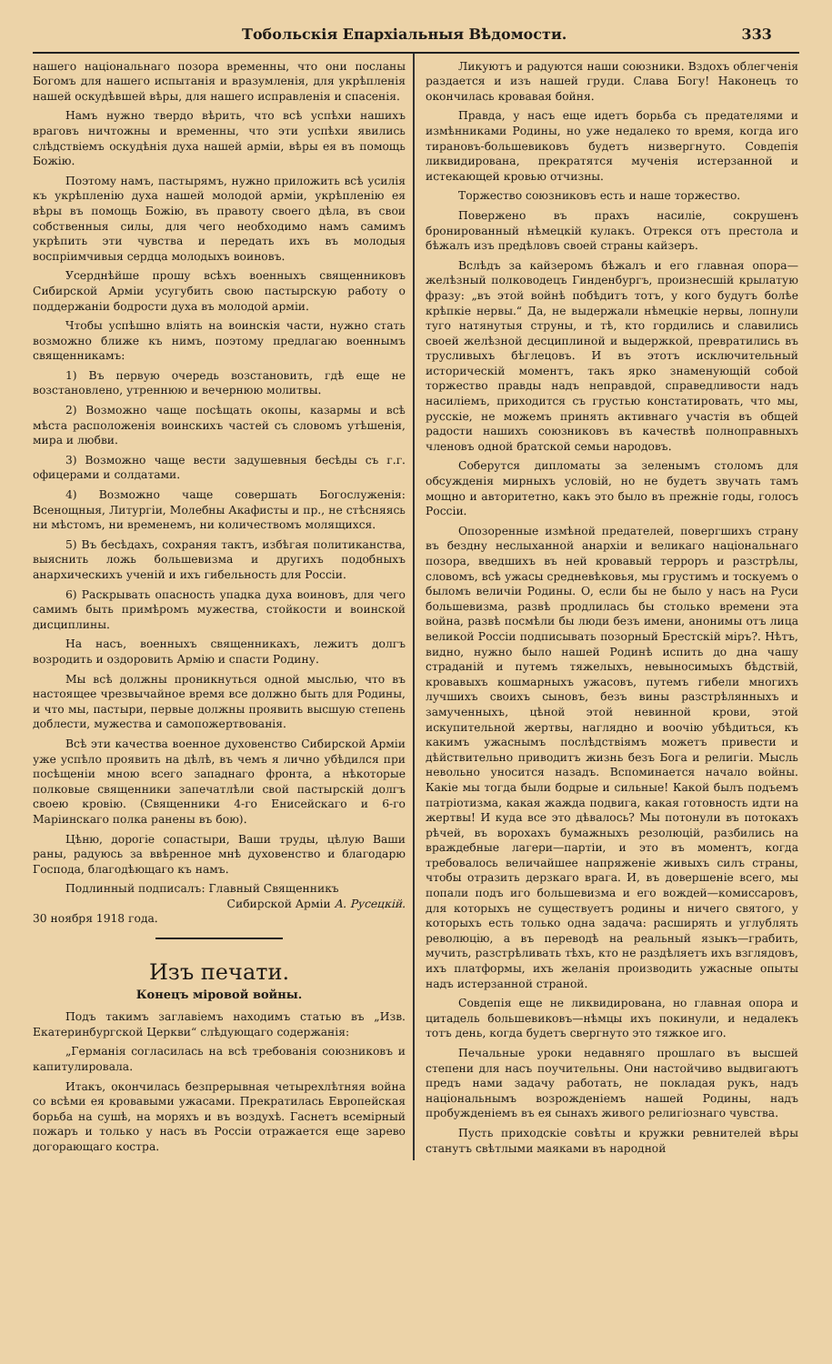Тобольскія Епархіальныя Вѣдомости. 333
нашего національнаго позора временны, что они посланы Богомъ для нашего испытанія и вразумленія, для укрѣпленія нашей оскудѣвшей вѣры, для нашего исправленія и спасенія.
Намъ нужно твердо вѣрить, что всѣ успѣхи нашихъ враговъ ничтожны и временны, что эти успѣхи явились слѣдствіемъ оскудѣнія духа нашей арміи, вѣры ея въ помощь Божію.
Поэтому намъ, пастырямъ, нужно приложить всѣ усилія къ укрѣпленію духа нашей молодой арміи, укрѣпленію ея вѣры въ помощь Божію, въ правоту своего дѣла, въ свои собственныя силы, для чего необходимо намъ самимъ укрѣпить эти чувства и передать ихъ въ молодыя воспріимчивыя сердца молодыхъ воиновъ.
Усерднѣйше прошу всѣхъ военныхъ священниковъ Сибирской Арміи усугубить свою пастырскую работу о поддержаніи бодрости духа въ молодой арміи.
Чтобы успѣшно вліять на воинскія части, нужно стать возможно ближе къ нимъ, поэтому предлагаю военнымъ священникамъ:
1) Въ первую очередь возстановить, гдѣ еще не возстановлено, утреннюю и вечернюю молитвы.
2) Возможно чаще посѣщать окопы, казармы и всѣ мѣста расположенія воинскихъ частей съ словомъ утѣшенія, мира и любви.
3) Возможно чаще вести задушевныя бесѣды съ г.г. офицерами и солдатами.
4) Возможно чаще совершать Богослуженія: Всенощныя, Литургіи, Молебны Акафисты и пр., не стѣсняясь ни мѣстомъ, ни временемъ, ни количествомъ молящихся.
5) Въ бесѣдахъ, сохраняя тактъ, избѣгая политиканства, выяснить ложь большевизма и другихъ подобныхъ анархическихъ ученій и ихъ гибельность для Россіи.
6) Раскрывать опасность упадка духа воиновъ, для чего самимъ быть примѣромъ мужества, стойкости и воинской дисциплины.
На насъ, военныхъ священникахъ, лежитъ долгъ возродить и оздоровить Армію и спасти Родину.
Мы всѣ должны проникнуться одной мыслью, что въ настоящее чрезвычайное время все должно быть для Родины, и что мы, пастыри, первые должны проявить высшую степень доблести, мужества и самопожертвованія.
Всѣ эти качества военное духовенство Сибирской Арміи уже успѣло проявить на дѣлѣ, въ чемъ я лично убѣдился при посѣщеніи мною всего западнаго фронта, а нѣкоторые полковые священники запечатлѣли свой пастырскій долгъ своею кровію. (Священники 4-го Енисейскаго и 6-го Маріинскаго полка ранены въ бою).
Цѣню, дорогіе сопастыри, Ваши труды, цѣлую Ваши раны, радуюсь за ввѣренное мнѣ духовенство и благодарю Господа, благодѣющаго къ намъ.
Подлинный подписалъ: Главный Священникъ
Сибирской Арміи А. Русецкій.
30 ноября 1918 года.
Изъ печати.
Конецъ міровой войны.
Подъ такимъ заглавіемъ находимъ статью въ „Изв. Екатеринбургской Церкви“ слѣдующаго содержанія:
„Германія согласилась на всѣ требованія союзниковъ и капитулировала.
Итакъ, окончилась безпрерывная четырехлѣтняя война со всѣми ея кровавыми ужасами. Прекратилась Европейская борьба на сушѣ, на моряхъ и въ воздухѣ. Гаснетъ всемірный пожаръ и только у насъ въ Россіи отражается еще зарево догорающаго костра.
Ликуютъ и радуются наши союзники. Вздохъ облегченія раздается и изъ нашей груди. Слава Богу! Наконецъ то окончилась кровавая бойня.
Правда, у насъ еще идетъ борьба съ предателями и измѣнниками Родины, но уже недалеко то время, когда иго тирановъ-большевиковъ будетъ низвергнуто. Совдепія ликвидирована, прекратятся мученія истерзанной и истекающей кровью отчизны.
Торжество союзниковъ есть и наше торжество.
Повержено въ прахъ насиліе, сокрушенъ бронированный нѣмецкій кулакъ. Отрекся отъ престола и бѣжалъ изъ предѣловъ своей страны кайзеръ.
Вслѣдъ за кайзеромъ бѣжалъ и его главная опора—желѣзный полководецъ Гинденбургъ, произнесшій крылатую фразу: „въ этой войнѣ побѣдитъ тотъ, у кого будутъ болѣе крѣпкіе нервы.“ Да, не выдержали нѣмецкіе нервы, лопнули туго натянутыя струны, и тѣ, кто гордились и славились своей желѣзной десциплиной и выдержкой, превратились въ трусливыхъ бѣглецовъ. И въ этотъ исключительный историческій моментъ, такъ ярко знаменующій собой торжество правды надъ неправдой, справедливости надъ насиліемъ, приходится съ грустью констатировать, что мы, русскіе, не можемъ принять активнаго участія въ общей радости нашихъ союзниковъ въ качествѣ полноправныхъ членовъ одной братской семьи народовъ.
Соберутся дипломаты за зеленымъ столомъ для обсужденія мирныхъ условій, но не будетъ звучать тамъ мощно и авторитетно, какъ это было въ прежніе годы, голосъ Россіи.
Опозоренные измѣной предателей, повергшихъ страну въ бездну неслыханной анархіи и великаго національнаго позора, введшихъ въ ней кровавый терроръ и разстрѣлы, словомъ, всѣ ужасы средневѣковья, мы грустимъ и тоскуемъ о быломъ величіи Родины. О, если бы не было у насъ на Руси большевизма, развѣ продлилась бы столько времени эта война, развѣ посмѣли бы люди безъ имени, анонимы отъ лица великой Россіи подписывать позорный Брестскій міръ?. Нѣтъ, видно, нужно было нашей Родинѣ испить до дна чашу страданій и путемъ тяжелыхъ, невыносимыхъ бѣдствій, кровавыхъ кошмарныхъ ужасовъ, путемъ гибели многихъ лучшихъ своихъ сыновъ, безъ вины разстрѣлянныхъ и замученныхъ, цѣной этой невинной крови, этой искупительной жертвы, наглядно и воочію убѣдиться, къ какимъ ужаснымъ послѣдствіямъ можетъ привести и дѣйствительно приводитъ жизнь безъ Бога и религіи. Мысль невольно уносится назадъ. Вспоминается начало войны. Какіе мы тогда были бодрые и сильные! Какой былъ подъемъ патріотизма, какая жажда подвига, какая готовность идти на жертвы! И куда все это дѣвалось? Мы потонули въ потокахъ рѣчей, въ ворохахъ бумажныхъ резолюцій, разбились на враждебные лагери—партіи, и это въ моментъ, когда требовалось величайшее напряженіе живыхъ силъ страны, чтобы отразить дерзкаго врага. И, въ довершеніе всего, мы попали подъ иго большевизма и его вождей—комиссаровъ, для которыхъ не существуетъ родины и ничего святого, у которыхъ есть только одна задача: расширять и углублять революцію, а въ переводѣ на реальный языкъ—грабить, мучить, разстрѣливать тѣхъ, кто не раздѣляетъ ихъ взглядовъ, ихъ платформы, ихъ желанія производить ужасные опыты надъ истерзанной страной.
Совдепія еще не ликвидирована, но главная опора и цитадель большевиковъ—нѣмцы ихъ покинули, и недалекъ тотъ день, когда будетъ свергнуто это тяжкое иго.
Печальные уроки недавняго прошлаго въ высшей степени для насъ поучительны. Они настойчиво выдвигаютъ предъ нами задачу работать, не покладая рукъ, надъ національнымъ возрожденіемъ нашей Родины, надъ пробужденіемъ въ ея сынахъ живого религіознаго чувства.
Пусть приходскіе совѣты и кружки ревнителей вѣры станутъ свѣтлыми маяками въ народной